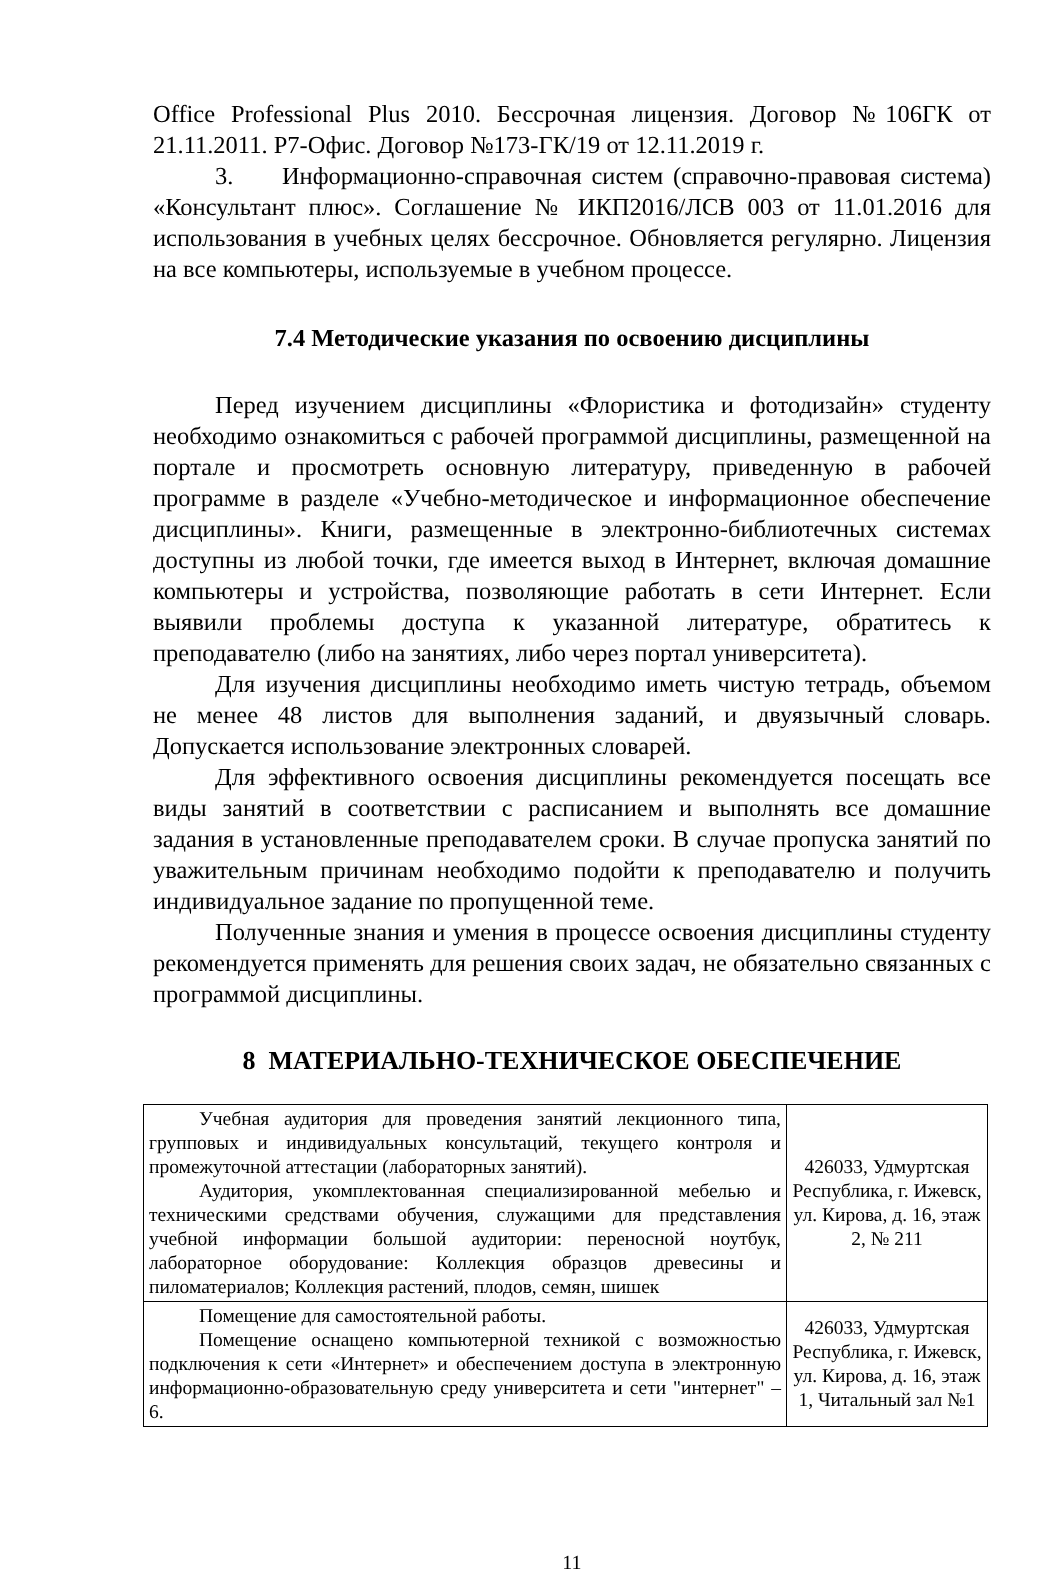Office Professional Plus 2010. Бессрочная лицензия. Договор №106ГК от 21.11.2011. Р7-Офис. Договор №173-ГК/19 от 12.11.2019 г.
3. Информационно-справочная систем (справочно-правовая система) «Консультант плюс». Соглашение № ИКП2016/ЛСВ 003 от 11.01.2016 для использования в учебных целях бессрочное. Обновляется регулярно. Лицензия на все компьютеры, используемые в учебном процессе.
7.4 Методические указания по освоению дисциплины
Перед изучением дисциплины «Флористика и фотодизайн» студенту необходимо ознакомиться с рабочей программой дисциплины, размещенной на портале и просмотреть основную литературу, приведенную в рабочей программе в разделе «Учебно-методическое и информационное обеспечение дисциплины». Книги, размещенные в электронно-библиотечных системах доступны из любой точки, где имеется выход в Интернет, включая домашние компьютеры и устройства, позволяющие работать в сети Интернет. Если выявили проблемы доступа к указанной литературе, обратитесь к преподавателю (либо на занятиях, либо через портал университета).
Для изучения дисциплины необходимо иметь чистую тетрадь, объемом не менее 48 листов для выполнения заданий, и двуязычный словарь. Допускается использование электронных словарей.
Для эффективного освоения дисциплины рекомендуется посещать все виды занятий в соответствии с расписанием и выполнять все домашние задания в установленные преподавателем сроки. В случае пропуска занятий по уважительным причинам необходимо подойти к преподавателю и получить индивидуальное задание по пропущенной теме.
Полученные знания и умения в процессе освоения дисциплины студенту рекомендуется применять для решения своих задач, не обязательно связанных с программой дисциплины.
8 МАТЕРИАЛЬНО-ТЕХНИЧЕСКОЕ ОБЕСПЕЧЕНИЕ
| Учебная аудитория для проведения занятий лекционного типа, групповых и индивидуальных консультаций, текущего контроля и промежуточной аттестации (лабораторных занятий). Аудитория, укомплектованная специализированной мебелью и техническими средствами обучения, служащими для представления учебной информации большой аудитории: переносной ноутбук, лабораторное оборудование: Коллекция образцов древесины и пиломатериалов; Коллекция растений, плодов, семян, шишек | 426033, Удмуртская Республика, г. Ижевск, ул. Кирова, д. 16, этаж 2, № 211 |
| Помещение для самостоятельной работы. Помещение оснащено компьютерной техникой с возможностью подключения к сети «Интернет» и обеспечением доступа в электронную информационно-образовательную среду университета и сети "интернет" – 6. | 426033, Удмуртская Республика, г. Ижевск, ул. Кирова, д. 16, этаж 1, Читальный зал №1 |
11